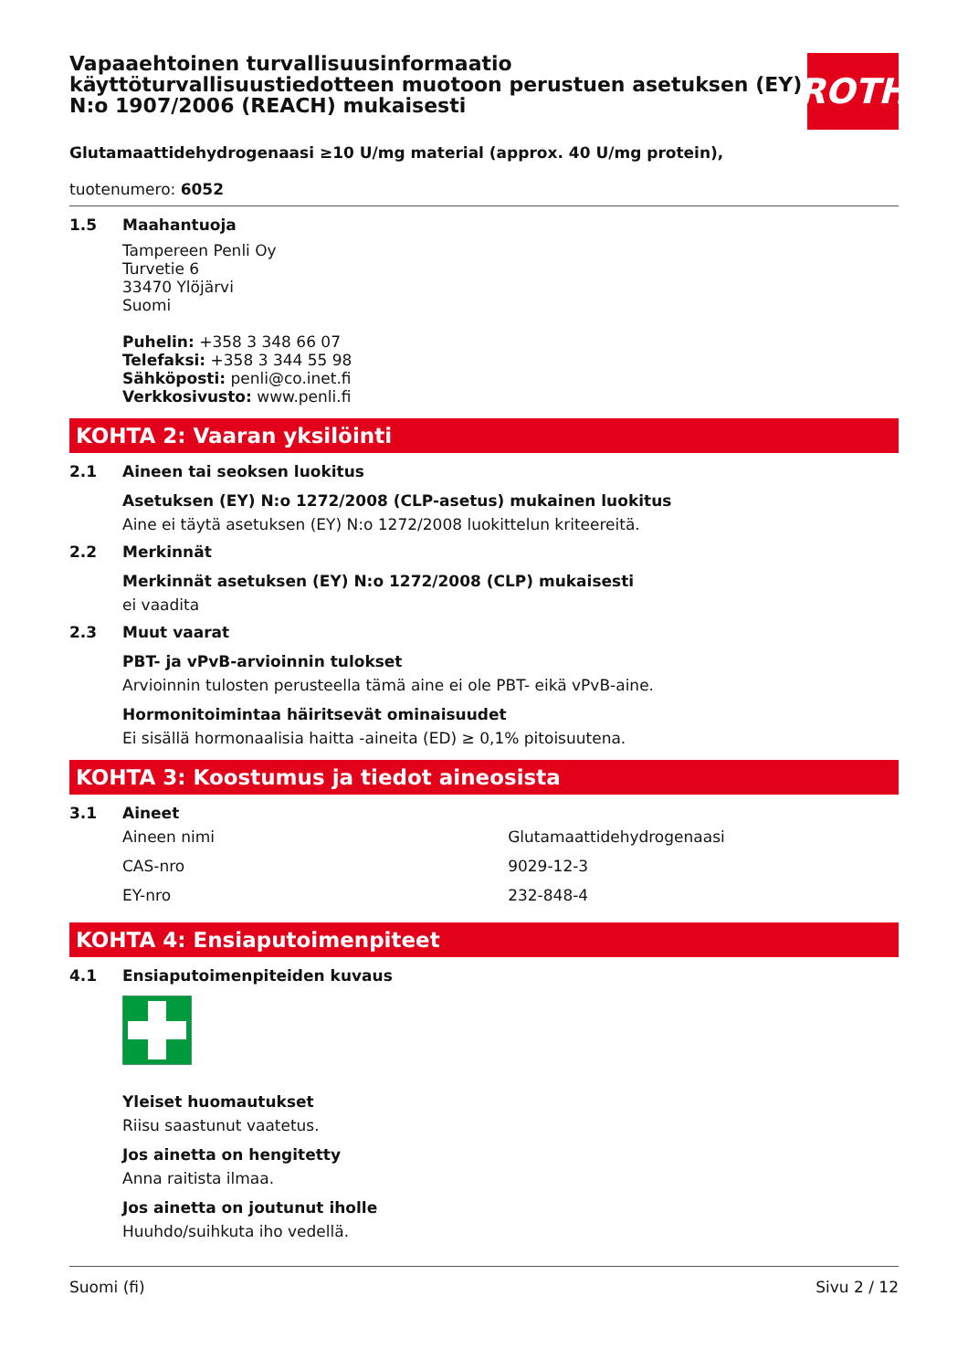Vapaaehtoinen turvallisuusinformaatio käyttöturvallisuustiedotteen muotoon perustuen asetuksen (EY) N:o 1907/2006 (REACH) mukaisesti
ROTH
Glutamaattidehydrogenaasi ≥10 U/mg material (approx. 40 U/mg protein),
tuotenumero: 6052
1.5 Maahantuoja
Tampereen Penli Oy
Turvetie 6
33470 Ylöjärvi
Suomi
Puhelin: +358 3 348 66 07
Telefaksi: +358 3 344 55 98
Sähköposti: penli@co.inet.fi
Verkkosivusto: www.penli.fi
KOHTA 2: Vaaran yksilöinti
2.1 Aineen tai seoksen luokitus
Asetuksen (EY) N:o 1272/2008 (CLP-asetus) mukainen luokitus
Aine ei täytä asetuksen (EY) N:o 1272/2008 luokittelun kriteereitä.
2.2 Merkinnät
Merkinnät asetuksen (EY) N:o 1272/2008 (CLP) mukaisesti
ei vaadita
2.3 Muut vaarat
PBT- ja vPvB-arvioinnin tulokset
Arvioinnin tulosten perusteella tämä aine ei ole PBT- eikä vPvB-aine.
Hormonitoimintaa häiritsevät ominaisuudet
Ei sisällä hormonaalisia haitta -aineita (ED) ≥ 0,1% pitoisuutena.
KOHTA 3: Koostumus ja tiedot aineosista
3.1 Aineet
| Aineen nimi | Glutamaattidehydrogenaasi |
| CAS-nro | 9029-12-3 |
| EY-nro | 232-848-4 |
KOHTA 4: Ensiaputoimenpiteet
4.1 Ensiaputoimenpiteiden kuvaus
Yleiset huomautukset
Riisu saastunut vaatetus.
Jos ainetta on hengitetty
Anna raitista ilmaa.
Jos ainetta on joutunut iholle
Huuhdo/suihkuta iho vedellä.
Suomi (fi) Sivu 2 / 12